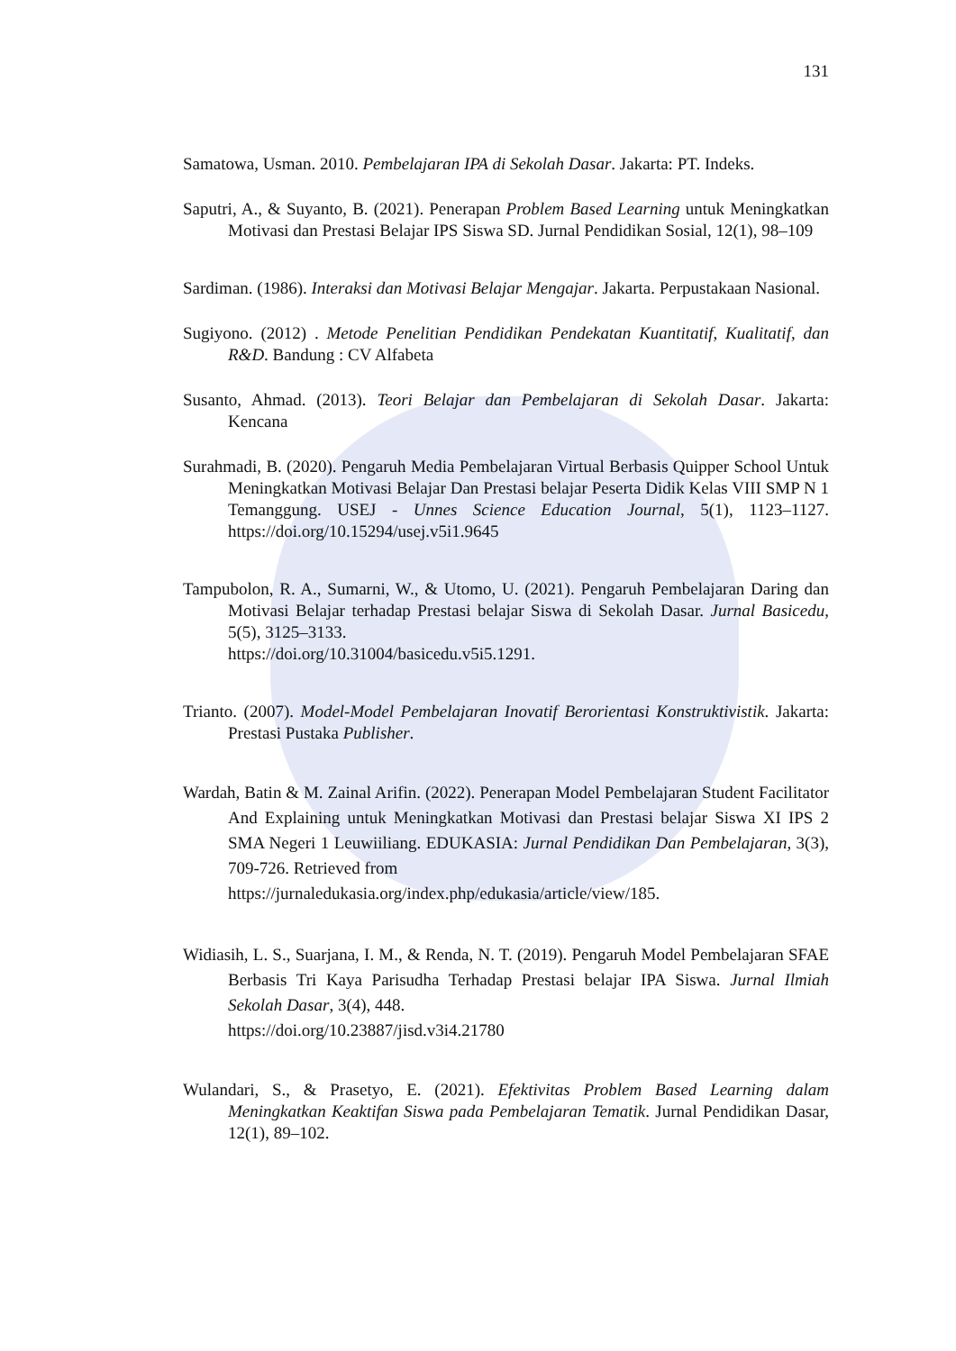131
Samatowa, Usman. 2010. Pembelajaran IPA di Sekolah Dasar. Jakarta: PT. Indeks.
Saputri, A., & Suyanto, B. (2021). Penerapan Problem Based Learning untuk Meningkatkan Motivasi dan Prestasi Belajar IPS Siswa SD. Jurnal Pendidikan Sosial, 12(1), 98–109
Sardiman. (1986). Interaksi dan Motivasi Belajar Mengajar. Jakarta. Perpustakaan Nasional.
Sugiyono. (2012) . Metode Penelitian Pendidikan Pendekatan Kuantitatif, Kualitatif, dan R&D. Bandung : CV Alfabeta
Susanto, Ahmad. (2013). Teori Belajar dan Pembelajaran di Sekolah Dasar. Jakarta: Kencana
Surahmadi, B. (2020). Pengaruh Media Pembelajaran Virtual Berbasis Quipper School Untuk Meningkatkan Motivasi Belajar Dan Prestasi belajar Peserta Didik Kelas VIII SMP N 1 Temanggung. USEJ - Unnes Science Education Journal, 5(1), 1123–1127. https://doi.org/10.15294/usej.v5i1.9645
Tampubolon, R. A., Sumarni, W., & Utomo, U. (2021). Pengaruh Pembelajaran Daring dan Motivasi Belajar terhadap Prestasi belajar Siswa di Sekolah Dasar. Jurnal Basicedu, 5(5), 3125–3133.
https://doi.org/10.31004/basicedu.v5i5.1291.
Trianto. (2007). Model-Model Pembelajaran Inovatif Berorientasi Konstruktivistik. Jakarta: Prestasi Pustaka Publisher.
Wardah, Batin & M. Zainal Arifin. (2022). Penerapan Model Pembelajaran Student Facilitator And Explaining untuk Meningkatkan Motivasi dan Prestasi belajar Siswa XI IPS 2 SMA Negeri 1 Leuwiiliang. EDUKASIA: Jurnal Pendidikan Dan Pembelajaran, 3(3), 709-726. Retrieved from
https://jurnaledukasia.org/index.php/edukasia/article/view/185.
Widiasih, L. S., Suarjana, I. M., & Renda, N. T. (2019). Pengaruh Model Pembelajaran SFAE Berbasis Tri Kaya Parisudha Terhadap Prestasi belajar IPA Siswa. Jurnal Ilmiah Sekolah Dasar, 3(4), 448.
https://doi.org/10.23887/jisd.v3i4.21780
Wulandari, S., & Prasetyo, E. (2021). Efektivitas Problem Based Learning dalam Meningkatkan Keaktifan Siswa pada Pembelajaran Tematik. Jurnal Pendidikan Dasar, 12(1), 89–102.